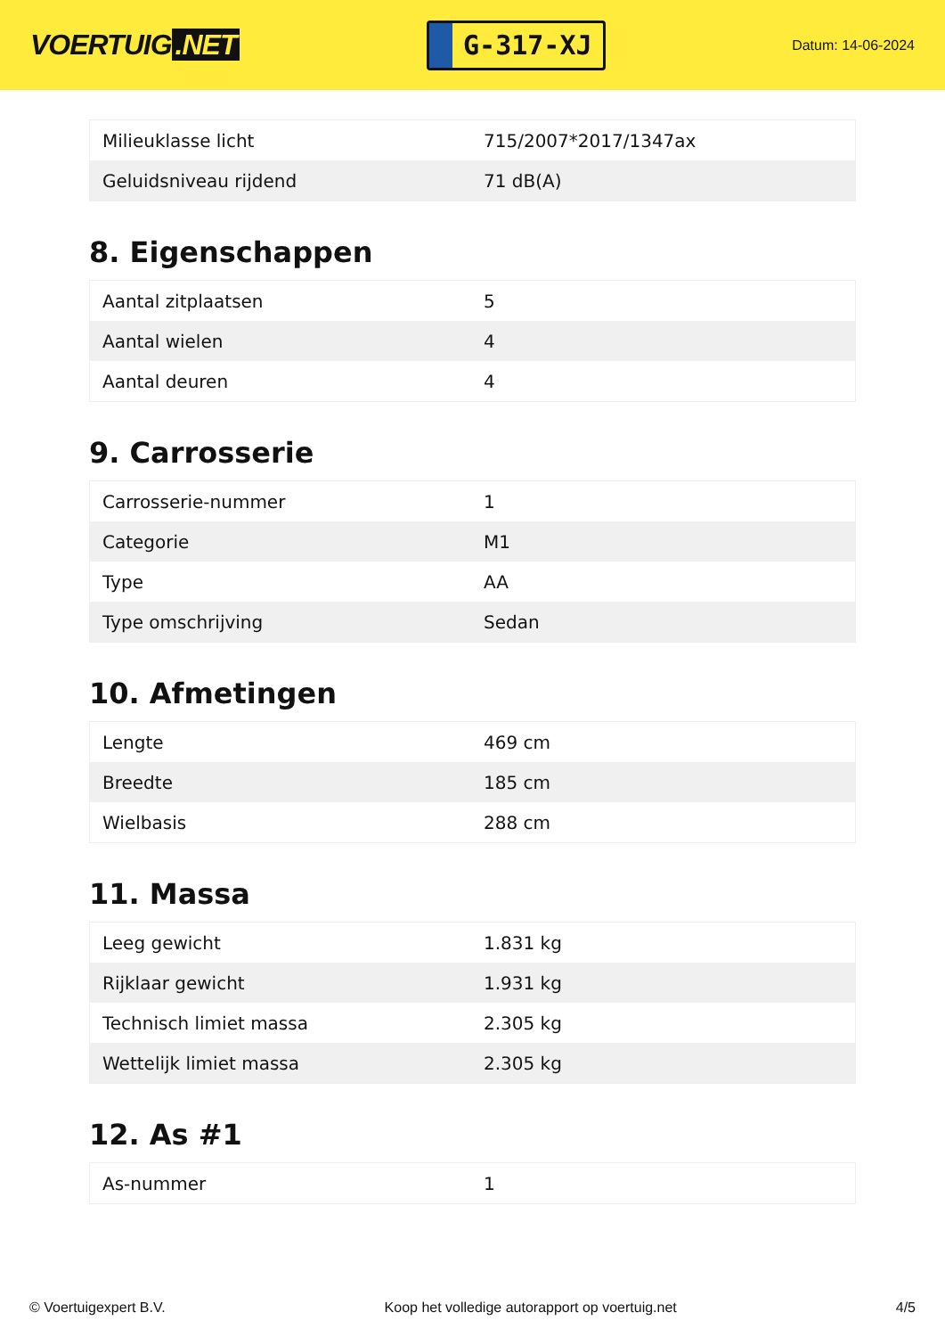VOERTUIG.NET
G-317-XJ
Datum: 14-06-2024
| Milieuklasse licht | 715/2007*2017/1347ax |
| Geluidsniveau rijdend | 71 dB(A) |
8. Eigenschappen
| Aantal zitplaatsen | 5 |
| Aantal wielen | 4 |
| Aantal deuren | 4 |
9. Carrosserie
| Carrosserie-nummer | 1 |
| Categorie | M1 |
| Type | AA |
| Type omschrijving | Sedan |
10. Afmetingen
| Lengte | 469 cm |
| Breedte | 185 cm |
| Wielbasis | 288 cm |
11. Massa
| Leeg gewicht | 1.831 kg |
| Rijklaar gewicht | 1.931 kg |
| Technisch limiet massa | 2.305 kg |
| Wettelijk limiet massa | 2.305 kg |
12. As #1
| As-nummer | 1 |
© Voertuigexpert B.V. Koop het volledige autorapport op voertuig.net 4/5